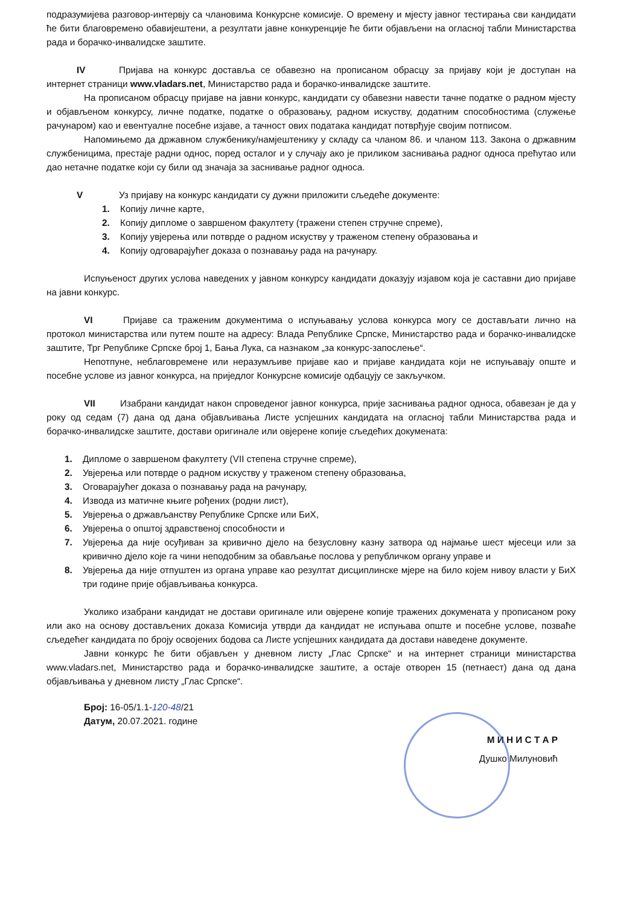подразумијева разговор-интервју са члановима Конкурсне комисије. О времену и мјесту јавног тестирања сви кандидати ће бити благовремено обавијештени, а резултати јавне конкуренције ће бити објављени на огласној табли Министарства рада и борачко-инвалидске заштите.
IV Пријава на конкурс доставља се обавезно на прописаном обрасцу за пријаву који је доступан на интернет страници www.vladars.net, Министарство рада и борачко-инвалидске заштите.
На прописаном обрасцу пријаве на јавни конкурс, кандидати су обавезни навести тачне податке о радном мјесту и објављеном конкурсу, личне податке, податке о образовању, радном искуству, додатним способностима (служење рачунаром) као и евентуалне посебне изјаве, а тачност ових података кандидат потврђује својим потписом.
Напомињемо да државном службенику/намјештенику у складу са чланом 86. и чланом 113. Закона о државним службеницима, престаје радни однос, поред осталог и у случају ако је приликом заснивања радног односа прећутао или дао нетачне податке који су били од значаја за заснивање радног односа.
V Уз пријаву на конкурс кандидати су дужни приложити сљедеће документе:
1. Копију личне карте,
2. Копију дипломе о завршеном факултету (тражени степен стручне спреме),
3. Копију увјерења или потврде о радном искуству у траженом степену образовања и
4. Копију одговарајућег доказа о познавању рада на рачунару.
Испуњеност других услова наведених у јавном конкурсу кандидати доказују изјавом која је саставни дио пријаве на јавни конкурс.
VI Пријаве са траженим документима о испуњавању услова конкурса могу се достављати лично на протокол министарства или путем поште на адресу: Влада Републике Српске, Министарство рада и борачко-инвалидске заштите, Трг Републике Српске број 1, Бања Лука, са назнаком „за конкурс-запослење“.
Непотпуне, неблаговремене или неразумљиве пријаве као и пријаве кандидата који не испуњавају опште и посебне услове из јавног конкурса, на приједлог Конкурсне комисије одбацују се закључком.
VII Изабрани кандидат након спроведеног јавног конкурса, прије заснивања радног односа, обавезан је да у року од седам (7) дана од дана објављивања Листе успјешних кандидата на огласној табли Министарства рада и борачко-инвалидске заштите, достави оригинале или овјерене копије сљедећих докумената:
1. Дипломе о завршеном факултету (VII степена стручне спреме),
2. Увјерења или потврде о радном искуству у траженом степену образовања,
3. Оговарајућег доказа о познавању рада на рачунару,
4. Извода из матичне књиге рођених (родни лист),
5. Увјерења о држављанству Републике Српске или БиХ,
6. Увјерења о општој здравственој способности и
7. Увјерења да није осуђиван за кривично дјело на безусловну казну затвора од најмање шест мјесеци или за кривично дјело које га чини неподобним за обављање послова у републичком органу управе и
8. Увјерења да није отпуштен из органа управе као резултат дисциплинске мјере на било којем нивоу власти у БиХ три године прије објављивања конкурса.
Уколико изабрани кандидат не достави оригинале или овјерене копије тражених докумената у прописаном року или ако на основу достављених доказа Комисија утврди да кандидат не испуњава опште и посебне услове, позваће сљедећег кандидата по броју освојених бодова са Листе успјешних кандидата да достави наведене документе.
Јавни конкурс ће бити објављен у дневном листу „Глас Српске“ и на интернет страници министарства www.vladars.net, Министарство рада и борачко-инвалидске заштите, а остаје отворен 15 (петнаест) дана од дана објављивања у дневном листу „Глас Српске“.
Број: 16-05/1.1-120-48/21
Датум, 20.07.2021. године
М И Н И С Т А Р
Душко Милуновић